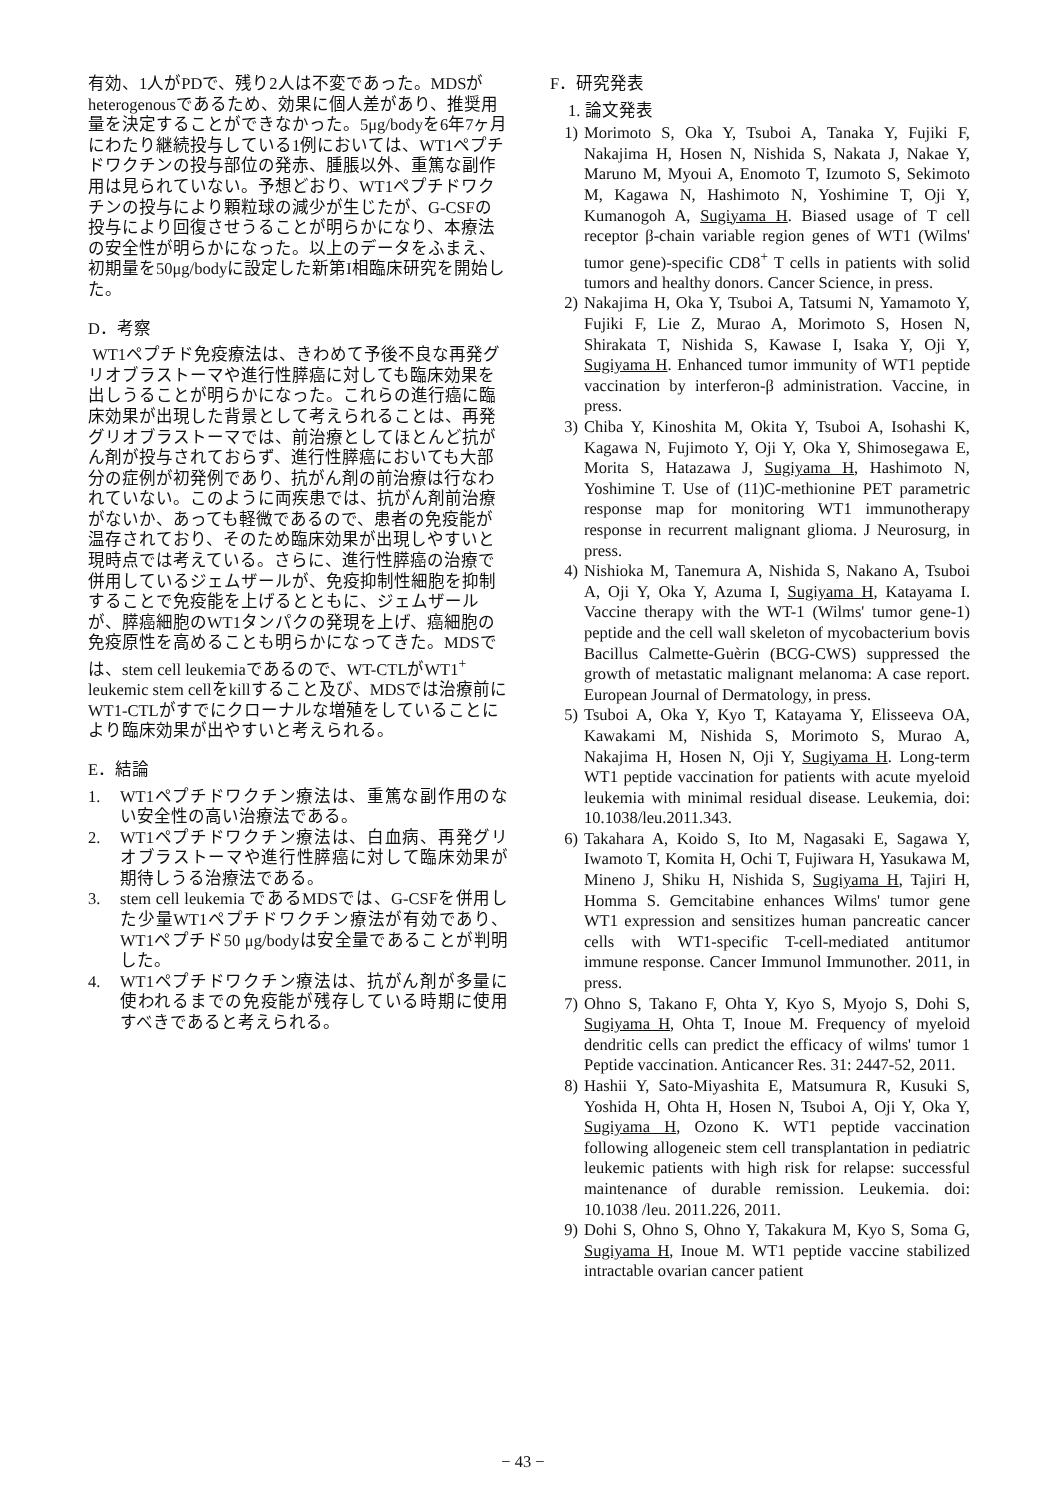有効、1人がPDで、残り2人は不変であった。MDSがheterogenousであるため、効果に個人差があり、推奨用量を決定することができなかった。5μg/bodyを6年7ヶ月にわたり継続投与している1例においては、WT1ペプチドワクチンの投与部位の発赤、腫脹以外、重篤な副作用は見られていない。予想どおり、WT1ペプチドワクチンの投与により顆粒球の減少が生じたが、G-CSFの投与により回復させうることが明らかになり、本療法の安全性が明らかになった。以上のデータをふまえ、初期量を50μg/bodyに設定した新第I相臨床研究を開始した。
D．考察
WT1ペプチド免疫療法は、きわめて予後不良な再発グリオブラストーマや進行性膵癌に対しても臨床効果を出しうることが明らかになった。これらの進行癌に臨床効果が出現した背景として考えられることは、再発グリオブラストーマでは、前治療としてほとんど抗がん剤が投与されておらず、進行性膵癌においても大部分の症例が初発例であり、抗がん剤の前治療は行なわれていない。このように両疾患では、抗がん剤前治療がないか、あっても軽微であるので、患者の免疫能が温存されており、そのため臨床効果が出現しやすいと現時点では考えている。さらに、進行性膵癌の治療で併用しているジェムザールが、免疫抑制性細胞を抑制することで免疫能を上げるとともに、ジェムザールが、膵癌細胞のWT1タンパクの発現を上げ、癌細胞の免疫原性を高めることも明らかになってきた。MDSでは、stem cell leukemiaであるので、WT-CTLがWT1<sup>+</sup> leukemic stem cellをkillすること及び、MDSでは治療前にWT1-CTLがすでにクローナルな増殖をしていることにより臨床効果が出やすいと考えられる。
E．結論
1. WT1ペプチドワクチン療法は、重篤な副作用のない安全性の高い治療法である。
2. WT1ペプチドワクチン療法は、白血病、再発グリオブラストーマや進行性膵癌に対して臨床効果が期待しうる治療法である。
3. stem cell leukemia であるMDSでは、G-CSFを併用した少量WT1ペプチドワクチン療法が有効であり、WT1ペプチド50 μg/bodyは安全量であることが判明した。
4. WT1ペプチドワクチン療法は、抗がん剤が多量に使われるまでの免疫能が残存している時期に使用すべきであると考えられる。
F．研究発表
1. 論文発表
1) Morimoto S, Oka Y, Tsuboi A, Tanaka Y, Fujiki F, Nakajima H, Hosen N, Nishida S, Nakata J, Nakae Y, Maruno M, Myoui A, Enomoto T, Izumoto S, Sekimoto M, Kagawa N, Hashimoto N, Yoshimine T, Oji Y, Kumanogoh A, Sugiyama H. Biased usage of T cell receptor β-chain variable region genes of WT1 (Wilms' tumor gene)-specific CD8<sup>+</sup> T cells in patients with solid tumors and healthy donors. Cancer Science, in press.
2) Nakajima H, Oka Y, Tsuboi A, Tatsumi N, Yamamoto Y, Fujiki F, Lie Z, Murao A, Morimoto S, Hosen N, Shirakata T, Nishida S, Kawase I, Isaka Y, Oji Y, Sugiyama H. Enhanced tumor immunity of WT1 peptide vaccination by interferon-β administration. Vaccine, in press.
3) Chiba Y, Kinoshita M, Okita Y, Tsuboi A, Isohashi K, Kagawa N, Fujimoto Y, Oji Y, Oka Y, Shimosegawa E, Morita S, Hatazawa J, Sugiyama H, Hashimoto N, Yoshimine T. Use of (11)C-methionine PET parametric response map for monitoring WT1 immunotherapy response in recurrent malignant glioma. J Neurosurg, in press.
4) Nishioka M, Tanemura A, Nishida S, Nakano A, Tsuboi A, Oji Y, Oka Y, Azuma I, Sugiyama H, Katayama I. Vaccine therapy with the WT-1 (Wilms' tumor gene-1) peptide and the cell wall skeleton of mycobacterium bovis Bacillus Calmette-Guèrin (BCG-CWS) suppressed the growth of metastatic malignant melanoma: A case report. European Journal of Dermatology, in press.
5) Tsuboi A, Oka Y, Kyo T, Katayama Y, Elisseeva OA, Kawakami M, Nishida S, Morimoto S, Murao A, Nakajima H, Hosen N, Oji Y, Sugiyama H. Long-term WT1 peptide vaccination for patients with acute myeloid leukemia with minimal residual disease. Leukemia, doi: 10.1038/leu.2011.343.
6) Takahara A, Koido S, Ito M, Nagasaki E, Sagawa Y, Iwamoto T, Komita H, Ochi T, Fujiwara H, Yasukawa M, Mineno J, Shiku H, Nishida S, Sugiyama H, Tajiri H, Homma S. Gemcitabine enhances Wilms' tumor gene WT1 expression and sensitizes human pancreatic cancer cells with WT1-specific T-cell-mediated antitumor immune response. Cancer Immunol Immunother. 2011, in press.
7) Ohno S, Takano F, Ohta Y, Kyo S, Myojo S, Dohi S, Sugiyama H, Ohta T, Inoue M. Frequency of myeloid dendritic cells can predict the efficacy of wilms' tumor 1 Peptide vaccination. Anticancer Res. 31: 2447-52, 2011.
8) Hashii Y, Sato-Miyashita E, Matsumura R, Kusuki S, Yoshida H, Ohta H, Hosen N, Tsuboi A, Oji Y, Oka Y, Sugiyama H, Ozono K. WT1 peptide vaccination following allogeneic stem cell transplantation in pediatric leukemic patients with high risk for relapse: successful maintenance of durable remission. Leukemia. doi: 10.1038 /leu. 2011.226, 2011.
9) Dohi S, Ohno S, Ohno Y, Takakura M, Kyo S, Soma G, Sugiyama H, Inoue M. WT1 peptide vaccine stabilized intractable ovarian cancer patient
− 43 −